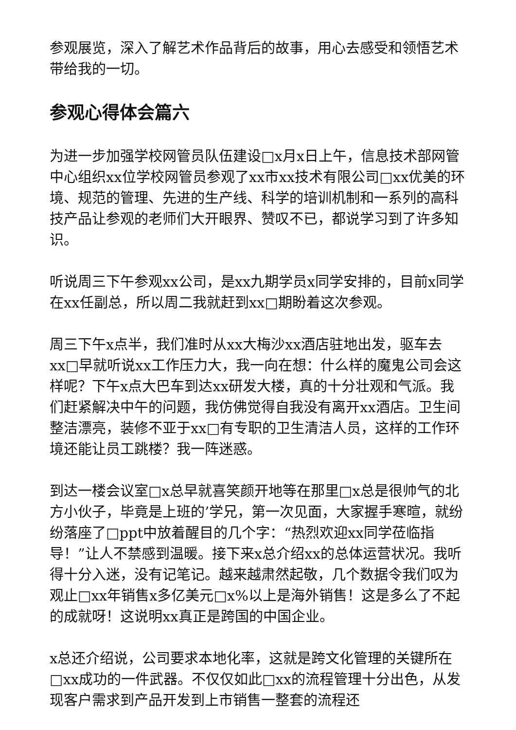参观展览，深入了解艺术作品背后的故事，用心去感受和领悟艺术带给我的一切。
参观心得体会篇六
为进一步加强学校网管员队伍建设□x月x日上午，信息技术部网管中心组织xx位学校网管员参观了xx市xx技术有限公司□xx优美的环境、规范的管理、先进的生产线、科学的培训机制和一系列的高科技产品让参观的老师们大开眼界、赞叹不已，都说学习到了许多知识。
听说周三下午参观xx公司，是xx九期学员x同学安排的，目前x同学在xx任副总，所以周二我就赶到xx□期盼着这次参观。
周三下午x点半，我们准时从xx大梅沙xx酒店驻地出发，驱车去xx□早就听说xx工作压力大，我一向在想：什么样的魔鬼公司会这样呢？下午x点大巴车到达xx研发大楼，真的十分壮观和气派。我们赶紧解决中午的问题，我仿佛觉得自我没有离开xx酒店。卫生间整洁漂亮，装修不亚于xx□有专职的卫生清洁人员，这样的工作环境还能让员工跳楼？我一阵迷惑。
到达一楼会议室□x总早就喜笑颜开地等在那里□x总是很帅气的北方小伙子，毕竟是上班的’学兄，第一次见面，大家握手寒暄，就纷纷落座了□ppt中放着醒目的几个字：“热烈欢迎xx同学莅临指导！”让人不禁感到温暖。接下来x总介绍xx的总体运营状况。我听得十分入迷，没有记笔记。越来越肃然起敬，几个数据令我们叹为观止□xx年销售x多亿美元□x%以上是海外销售！这是多么了不起的成就呀！这说明xx真正是跨国的中国企业。
x总还介绍说，公司要求本地化率，这就是跨文化管理的关键所在□xx成功的一件武器。不仅仅如此□xx的流程管理十分出色，从发现客户需求到产品开发到上市销售一整套的流程还